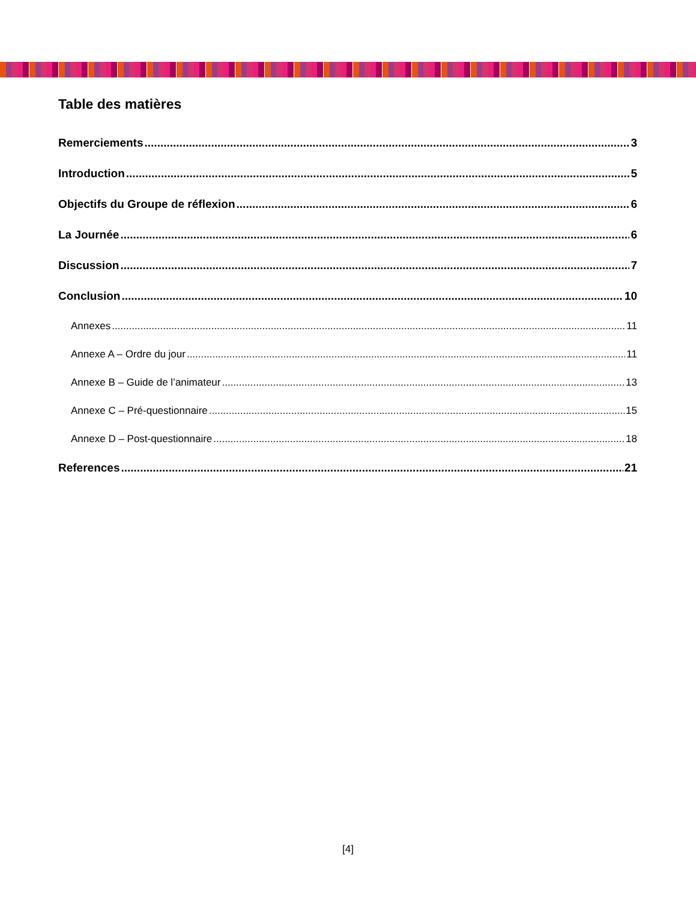Table des matières
Remerciements 3
Introduction 5
Objectifs du Groupe de réflexion 6
La Journée 6
Discussion 7
Conclusion 10
Annexes 11
Annexe A – Ordre du jour 11
Annexe B – Guide de l’animateur 13
Annexe C – Pré-questionnaire 15
Annexe D – Post-questionnaire 18
References 21
[4]